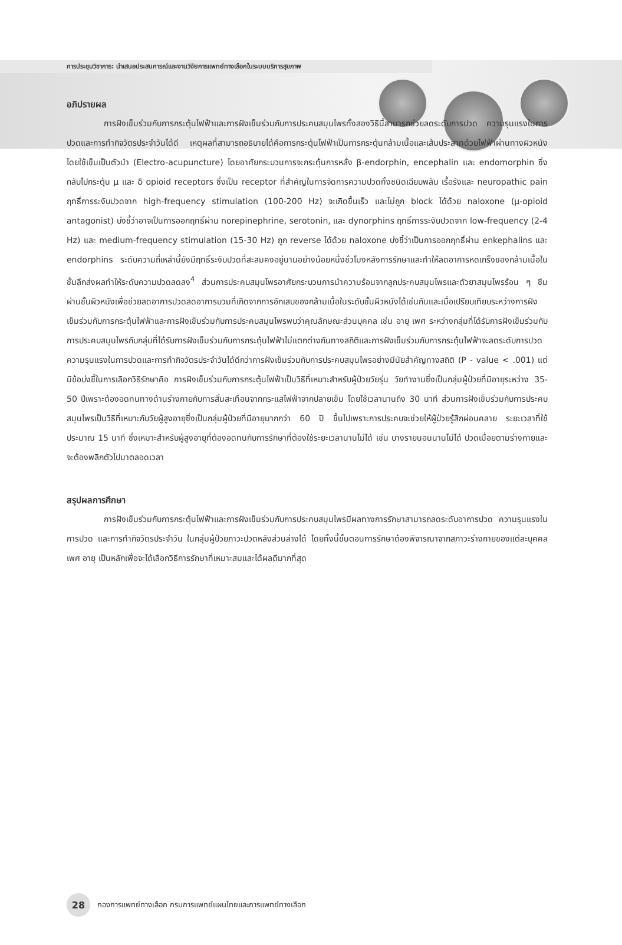การประชุมวิชาการ: นำเสนอประสบการณ์และงานวิจัยการแพทย์ทางเลือกในระบบบริการสุขภาพ
อภิปรายผล
การฝังเข็มร่วมกับการกระตุ้นไฟฟ้าและการฝังเข็มร่วมกับการประคบสมุนไพรทั้งสองวิธีนี้สามารถช่วยลดระดับการปวด ความรุนแรงในการปวดและการทำกิจวัตรประจำวันได้ดี เหตุผลที่สามารถอธิบายได้คือการกระตุ้นไฟฟ้าเป็นการกระตุ้นกล้ามเนื้อและเส้นประสาทด้วยไฟฟ้าผ่านทางผิวหนังโดยใช้เข็มเป็นตัวนำ (Electro-acupuncture) โดยอาศัยกระบวนการจะกระตุ้นการหลั่ง β-endorphin, encephalin และ endomorphin ซึ่งกลับไปกระตุ้น μ และ δ opioid receptors ซึ่งเป็น receptor ที่สำคัญในการจัดการความปวดทั้งชนิดเฉียบพลัน เรื้อรังและ neuropathic pain ฤทธิ์การระงับปวดจาก high-frequency stimulation (100-200 Hz) จะเกิดขึ้นเร็ว และไม่ถูก block ได้ด้วย naloxone (μ-opioid antagonist) บ่งชี้ว่าอาจเป็นการออกฤทธิ์ผ่าน norepinephrine, serotonin, และ dynorphins ฤทธิ์การระงับปวดจาก low-frequency (2-4 Hz) และ medium-frequency stimulation (15-30 Hz) ถูก reverse ได้ด้วย naloxone บ่งชี้ว่าเป็นการออกฤทธิ์ผ่าน enkephalins และ endorphins ระดับความถี่เหล่านี้ยังมีฤทธิ์ระงับปวดที่สะสมคงอยู่นานอย่างน้อยหนึ่งชั่วโมงหลังการรักษาและทำให้ลดอาการหดเกร็งของกล้ามเนื้อในชั้นลึกส่งผลทำให้ระดับความปวดลดลง<sup>4</sup> ส่วนการประคบสมุนไพรอาศัยกระบวนการนำความร้อนจากลูกประคบสมุนไพรและตัวยาสมุนไพรร้อน ๆ ซึมผ่านชั้นผิวหนังเพื่อช่วยลดอาการปวดลดอาการบวมที่เกิดจากการอักเสบของกล้ามเนื้อในระดับชั้นผิวหนังได้เช่นกันและเมื่อเปรียบเทียบระหว่างการฝังเข็มร่วมกับการกระตุ้นไฟฟ้าและการฝังเข็มร่วมกับการประคบสมุนไพรพบว่าคุณลักษณะส่วนบุคคล เช่น อายุ เพศ ระหว่างกลุ่มที่ได้รับการฝังเข็มร่วมกับการประคบสมุนไพรกับกลุ่มที่ได้รับการฝังเข็มร่วมกับการกระตุ้นไฟฟ้าไม่แตกต่างกันทางสถิติและการฝังเข็มร่วมกับการกระตุ้นไฟฟ้าจะลดระดับการปวด ความรุนแรงในการปวดและการทำกิจวัตรประจำวันได้ดีกว่าการฝังเข็มร่วมกับการประคบสมุนไพรอย่างมีนัยสำคัญทางสถิติ (P - value < .001) แต่มีข้อบ่งชี้ในการเลือกวิธีรักษาคือ การฝังเข็มร่วมกับการกระตุ้นไฟฟ้าเป็นวิธีที่เหมาะสำหรับผู้ป่วยวัยรุ่น วัยทำงานซึ่งเป็นกลุ่มผู้ป่วยที่มีอายุระหว่าง 35-50 ปีเพราะต้องอดทนทางด้านร่างกายกับการสั่นสะเทือนจากกระแสไฟฟ้าจากปลายเข็ม โดยใช้เวลานานถึง 30 นาที ส่วนการฝังเข็มร่วมกับการประคบสมุนไพรเป็นวิธีที่เหมาะกับวัยผู้สูงอายุซึ่งเป็นกลุ่มผู้ป่วยที่มีอายุมากกว่า 60 ปี ขึ้นไปเพราะการประคบจะช่วยให้ผู้ป่วยรู้สึกผ่อนคลาย ระยะเวลาที่ใช้ประมาณ 15 นาที ซึ่งเหมาะสำหรับผู้สูงอายุที่ต้องอดทนกับการรักษาที่ต้องใช้ระยะเวลานานไม่ได้ เช่น บางรายนอนนานไม่ได้ ปวดเมื่อยตามร่างกายและจะต้องพลิกตัวไปมาตลอดเวลา
สรุปผลการศึกษา
การฝังเข็มร่วมกับการกระตุ้นไฟฟ้าและการฝังเข็มร่วมกับการประคบสมุนไพรมีผลทางการรักษาสามารถลดระดับอาการปวด ความรุนแรงในการปวด และการทำกิจวัตรประจำวัน ในกลุ่มผู้ป่วยภาวะปวดหลังส่วนล่างได้ โดยทั้งนี้ขั้นตอนการรักษาต้องพิจารณาจากสภาวะร่างกายของแต่ละบุคคล เพศ อายุ เป็นหลักเพื่อจะได้เลือกวิธีการรักษาที่เหมาะสมและได้ผลดีมากที่สุด
28
กองการแพทย์ทางเลือก กรมการแพทย์แผนไทยและการแพทย์ทางเลือก